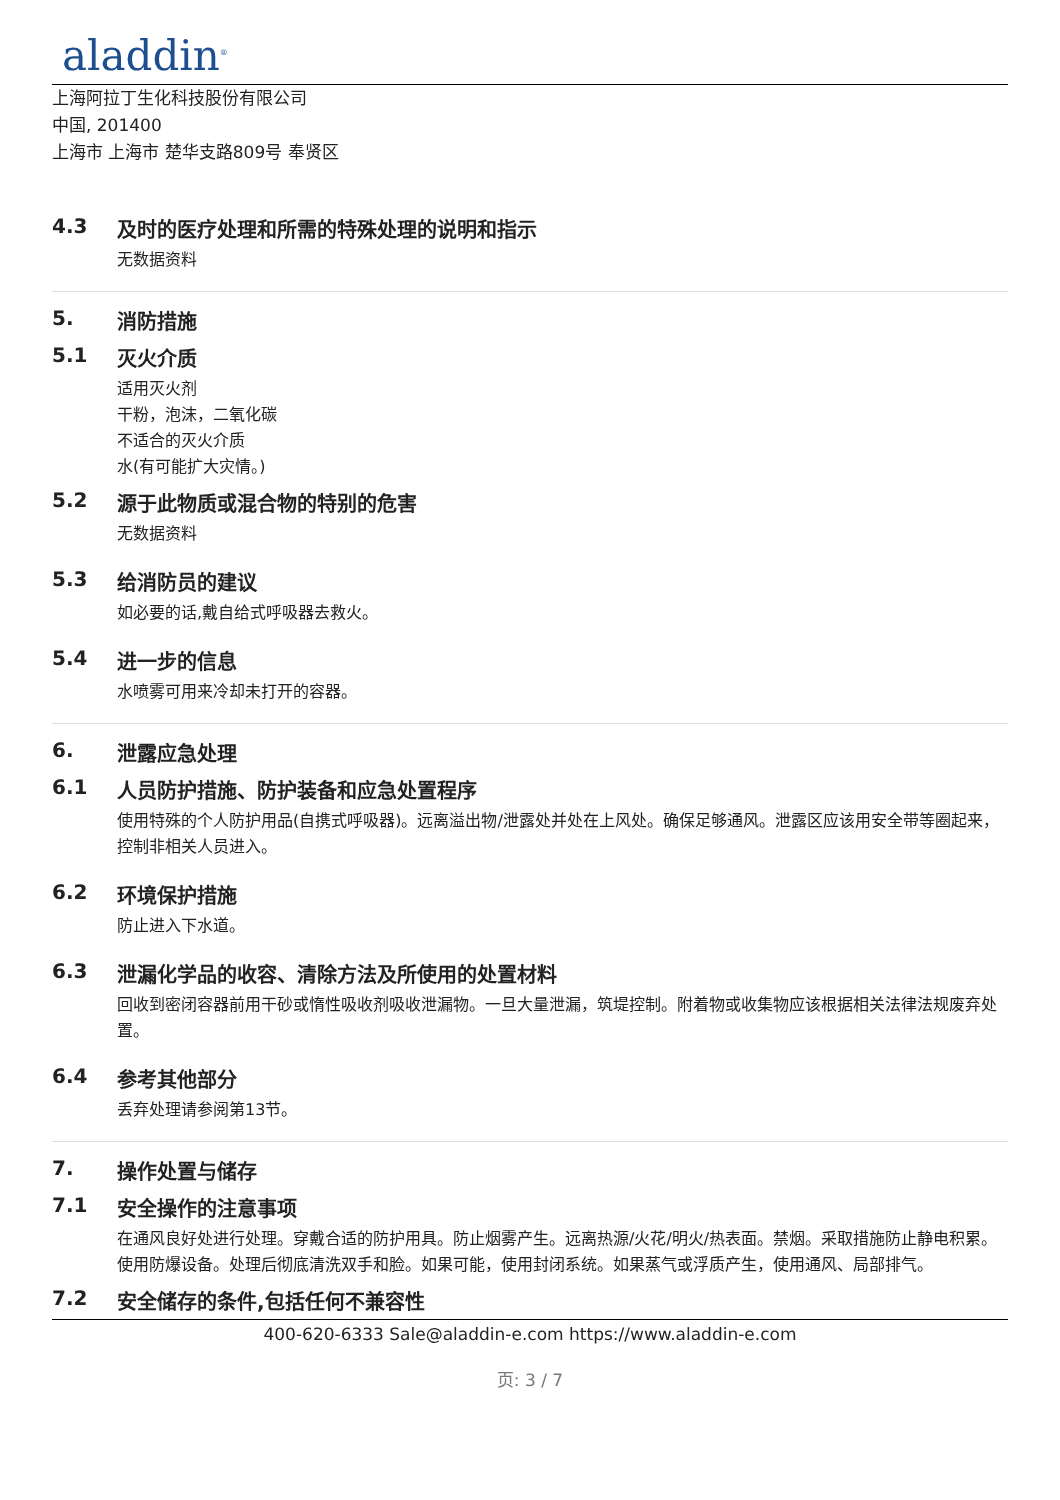aladdin<sup>®</sup>
上海阿拉丁生化科技股份有限公司
中国, 201400
上海市 上海市 楚华支路809号 奉贤区
4.3 及时的医疗处理和所需的特殊处理的说明和指示
无数据资料
5. 消防措施
5.1 灭火介质
适用灭火剂
干粉，泡沫，二氧化碳
不适合的灭火介质
水(有可能扩大灾情。)
5.2 源于此物质或混合物的特别的危害
无数据资料
5.3 给消防员的建议
如必要的话,戴自给式呼吸器去救火。
5.4 进一步的信息
水喷雾可用来冷却未打开的容器。
6. 泄露应急处理
6.1 人员防护措施、防护装备和应急处置程序
使用特殊的个人防护用品(自携式呼吸器)。远离溢出物/泄露处并处在上风处。确保足够通风。泄露区应该用安全带等圈起来，控制非相关人员进入。
6.2 环境保护措施
防止进入下水道。
6.3 泄漏化学品的收容、清除方法及所使用的处置材料
回收到密闭容器前用干砂或惰性吸收剂吸收泄漏物。一旦大量泄漏，筑堤控制。附着物或收集物应该根据相关法律法规废弃处置。
6.4 参考其他部分
丢弃处理请参阅第13节。
7. 操作处置与储存
7.1 安全操作的注意事项
在通风良好处进行处理。穿戴合适的防护用具。防止烟雾产生。远离热源/火花/明火/热表面。禁烟。采取措施防止静电积累。使用防爆设备。处理后彻底清洗双手和脸。如果可能，使用封闭系统。如果蒸气或浮质产生，使用通风、局部排气。
7.2 安全储存的条件,包括任何不兼容性
400-620-6333 Sale@aladdin-e.com https://www.aladdin-e.com
页: 3 / 7